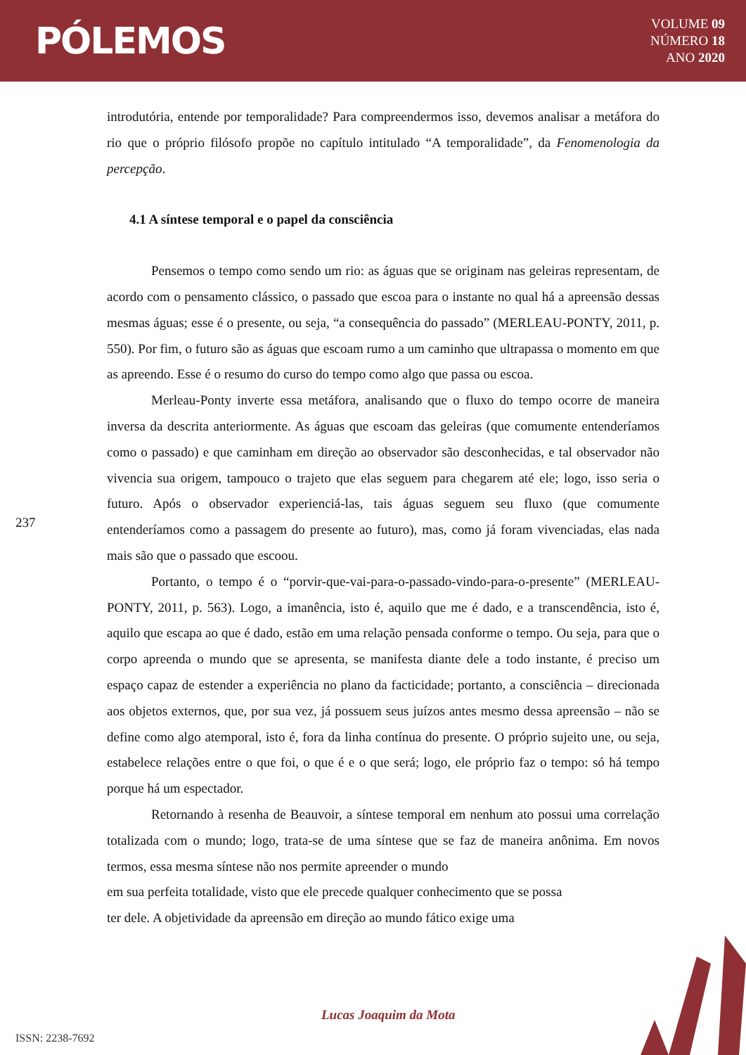PÓLEMOS
VOLUME 09
NÚMERO 18
ANO 2020
237
introdutória, entende por temporalidade? Para compreendermos isso, devemos analisar a metáfora do rio que o próprio filósofo propõe no capítulo intitulado “A temporalidade”, da Fenomenologia da percepção.
4.1 A síntese temporal e o papel da consciência
Pensemos o tempo como sendo um rio: as águas que se originam nas geleiras representam, de acordo com o pensamento clássico, o passado que escoa para o instante no qual há a apreensão dessas mesmas águas; esse é o presente, ou seja, “a consequência do passado” (MERLEAU-PONTY, 2011, p. 550). Por fim, o futuro são as águas que escoam rumo a um caminho que ultrapassa o momento em que as apreendo. Esse é o resumo do curso do tempo como algo que passa ou escoa.
Merleau-Ponty inverte essa metáfora, analisando que o fluxo do tempo ocorre de maneira inversa da descrita anteriormente. As águas que escoam das geleiras (que comumente entenderíamos como o passado) e que caminham em direção ao observador são desconhecidas, e tal observador não vivencia sua origem, tampouco o trajeto que elas seguem para chegarem até ele; logo, isso seria o futuro. Após o observador experienciá-las, tais águas seguem seu fluxo (que comumente entenderíamos como a passagem do presente ao futuro), mas, como já foram vivenciadas, elas nada mais são que o passado que escoou.
Portanto, o tempo é o “porvir-que-vai-para-o-passado-vindo-para-o-presente” (MERLEAU-PONTY, 2011, p. 563). Logo, a imanência, isto é, aquilo que me é dado, e a transcendência, isto é, aquilo que escapa ao que é dado, estão em uma relação pensada conforme o tempo. Ou seja, para que o corpo apreenda o mundo que se apresenta, se manifesta diante dele a todo instante, é preciso um espaço capaz de estender a experiência no plano da facticidade; portanto, a consciência – direcionada aos objetos externos, que, por sua vez, já possuem seus juízos antes mesmo dessa apreensão – não se define como algo atemporal, isto é, fora da linha contínua do presente. O próprio sujeito une, ou seja, estabelece relações entre o que foi, o que é e o que será; logo, ele próprio faz o tempo: só há tempo porque há um espectador.
Retornando à resenha de Beauvoir, a síntese temporal em nenhum ato possui uma correlação totalizada com o mundo; logo, trata-se de uma síntese que se faz de maneira anônima. Em novos termos, essa mesma síntese não nos permite apreender o mundo
em sua perfeita totalidade, visto que ele precede qualquer conhecimento que se possa
ter dele. A objetividade da apreensão em direção ao mundo fático exige uma
Lucas Joaquim da Mota
ISSN: 2238-7692